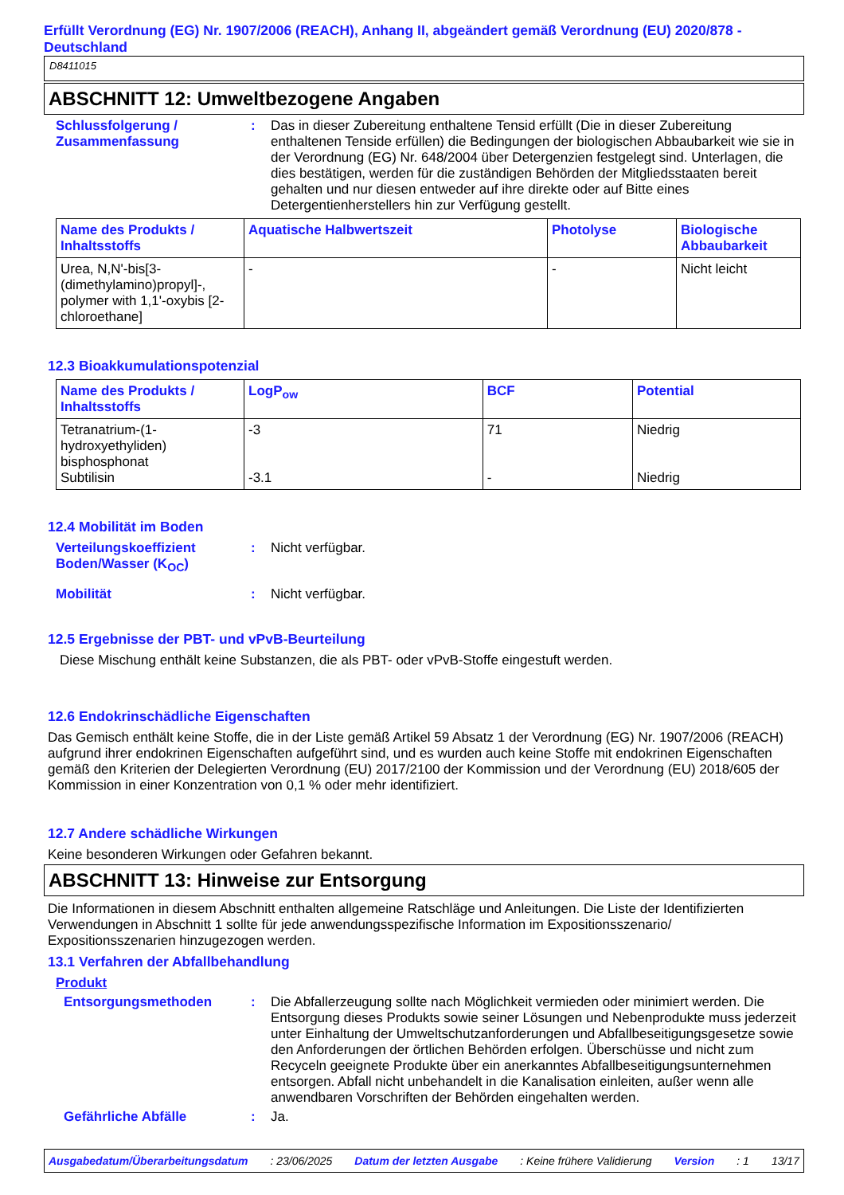Erfüllt Verordnung (EG) Nr. 1907/2006 (REACH), Anhang II, abgeändert gemäß Verordnung (EU) 2020/878 - Deutschland
D8411015
ABSCHNITT 12: Umweltbezogene Angaben
Schlussfolgerung / Zusammenfassung
: Das in dieser Zubereitung enthaltene Tensid erfüllt (Die in dieser Zubereitung enthaltenen Tenside erfüllen) die Bedingungen der biologischen Abbaubarkeit wie sie in der Verordnung (EG) Nr. 648/2004 über Detergenzien festgelegt sind. Unterlagen, die dies bestätigen, werden für die zuständigen Behörden der Mitgliedsstaaten bereit gehalten und nur diesen entweder auf ihre direkte oder auf Bitte eines Detergentienherstellers hin zur Verfügung gestellt.
| Name des Produkts / Inhaltsstoffs | Aquatische Halbwertszeit | Photolyse | Biologische Abbaubarkeit |
| --- | --- | --- | --- |
| Urea, N,N'-bis[3-(dimethylamino)propyl]-, polymer with 1,1'-oxybis [2-chloroethane] | - | - | Nicht leicht |
12.3 Bioakkumulationspotenzial
| Name des Produkts / Inhaltsstoffs | LogP<sub>ow</sub> | BCF | Potential |
| --- | --- | --- | --- |
| Tetranatrium-(1-hydroxyethyliden) bisphosphonat Subtilisin | -3 -3.1 | 71 - | Niedrig Niedrig |
12.4 Mobilität im Boden
Verteilungskoeffizient Boden/Wasser (K<sub>OC</sub>)
: Nicht verfügbar.
Mobilität : Nicht verfügbar.
12.5 Ergebnisse der PBT- und vPvB-Beurteilung
Diese Mischung enthält keine Substanzen, die als PBT- oder vPvB-Stoffe eingestuft werden.
12.6 Endokrinschädliche Eigenschaften
Das Gemisch enthält keine Stoffe, die in der Liste gemäß Artikel 59 Absatz 1 der Verordnung (EG) Nr. 1907/2006 (REACH) aufgrund ihrer endokrinen Eigenschaften aufgeführt sind, und es wurden auch keine Stoffe mit endokrinen Eigenschaften gemäß den Kriterien der Delegierten Verordnung (EU) 2017/2100 der Kommission und der Verordnung (EU) 2018/605 der Kommission in einer Konzentration von 0,1 % oder mehr identifiziert.
12.7 Andere schädliche Wirkungen
Keine besonderen Wirkungen oder Gefahren bekannt.
ABSCHNITT 13: Hinweise zur Entsorgung
Die Informationen in diesem Abschnitt enthalten allgemeine Ratschläge und Anleitungen. Die Liste der Identifizierten Verwendungen in Abschnitt 1 sollte für jede anwendungsspezifische Information im Expositionsszenario/ Expositionsszenarien hinzugezogen werden.
13.1 Verfahren der Abfallbehandlung
Produkt
Entsorgungsmethoden : Die Abfallerzeugung sollte nach Möglichkeit vermieden oder minimiert werden. Die Entsorgung dieses Produkts sowie seiner Lösungen und Nebenprodukte muss jederzeit unter Einhaltung der Umweltschutzanforderungen und Abfallbeseitigungsgesetze sowie den Anforderungen der örtlichen Behörden erfolgen. Überschüsse und nicht zum Recyceln geeignete Produkte über ein anerkanntes Abfallbeseitigungsunternehmen entsorgen. Abfall nicht unbehandelt in die Kanalisation einleiten, außer wenn alle anwendbaren Vorschriften der Behörden eingehalten werden.
Gefährliche Abfälle : Ja.
Ausgabedatum/Überarbeitungsdatum: 23/06/2025 Datum der letzten Ausgabe: Keine frühere Validierung Version: 1 13/17